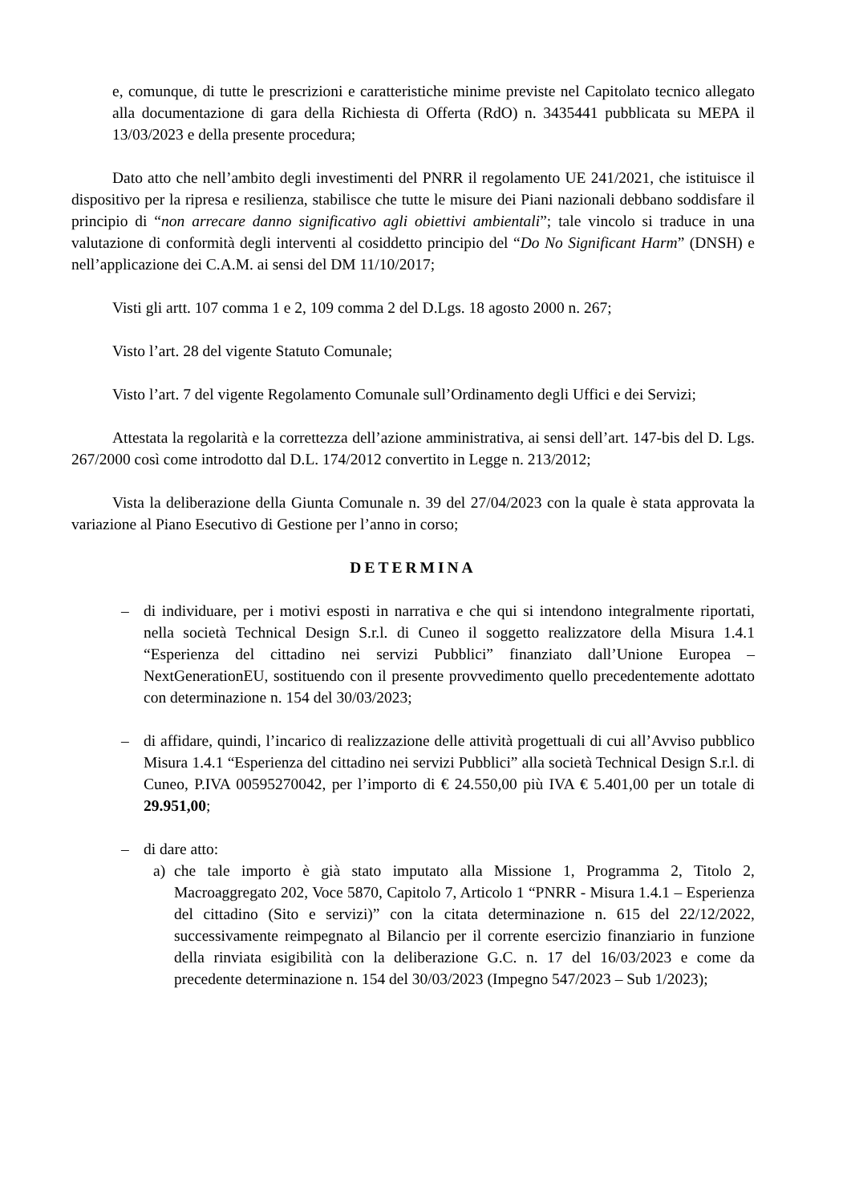e, comunque, di tutte le prescrizioni e caratteristiche minime previste nel Capitolato tecnico allegato alla documentazione di gara della Richiesta di Offerta (RdO) n. 3435441 pubblicata su MEPA il 13/03/2023 e della presente procedura;
Dato atto che nell’ambito degli investimenti del PNRR il regolamento UE 241/2021, che istituisce il dispositivo per la ripresa e resilienza, stabilisce che tutte le misure dei Piani nazionali debbano soddisfare il principio di “non arrecare danno significativo agli obiettivi ambientali”; tale vincolo si traduce in una valutazione di conformità degli interventi al cosiddetto principio del “Do No Significant Harm” (DNSH) e nell’applicazione dei C.A.M. ai sensi del DM 11/10/2017;
Visti gli artt. 107 comma 1 e 2, 109 comma 2 del D.Lgs. 18 agosto 2000 n. 267;
Visto l’art. 28 del vigente Statuto Comunale;
Visto l’art. 7 del vigente Regolamento Comunale sull’Ordinamento degli Uffici e dei Servizi;
Attestata la regolarità e la correttezza dell’azione amministrativa, ai sensi dell’art. 147-bis del D. Lgs. 267/2000 così come introdotto dal D.L. 174/2012 convertito in Legge n. 213/2012;
Vista la deliberazione della Giunta Comunale n. 39 del 27/04/2023 con la quale è stata approvata la variazione al Piano Esecutivo di Gestione per l’anno in corso;
DETERMINA
– di individuare, per i motivi esposti in narrativa e che qui si intendono integralmente riportati, nella società Technical Design S.r.l. di Cuneo il soggetto realizzatore della Misura 1.4.1 “Esperienza del cittadino nei servizi Pubblici” finanziato dall’Unione Europea – NextGenerationEU, sostituendo con il presente provvedimento quello precedentemente adottato con determinazione n. 154 del 30/03/2023;
– di affidare, quindi, l’incarico di realizzazione delle attività progettuali di cui all’Avviso pubblico Misura 1.4.1 “Esperienza del cittadino nei servizi Pubblici” alla società Technical Design S.r.l. di Cuneo, P.IVA 00595270042, per l’importo di € 24.550,00 più IVA € 5.401,00 per un totale di 29.951,00;
– di dare atto:
a) che tale importo è già stato imputato alla Missione 1, Programma 2, Titolo 2, Macroaggregato 202, Voce 5870, Capitolo 7, Articolo 1 “PNRR - Misura 1.4.1 – Esperienza del cittadino (Sito e servizi)” con la citata determinazione n. 615 del 22/12/2022, successivamente reimpegnato al Bilancio per il corrente esercizio finanziario in funzione della rinviata esigibilità con la deliberazione G.C. n. 17 del 16/03/2023 e come da precedente determinazione n. 154 del 30/03/2023 (Impegno 547/2023 – Sub 1/2023);